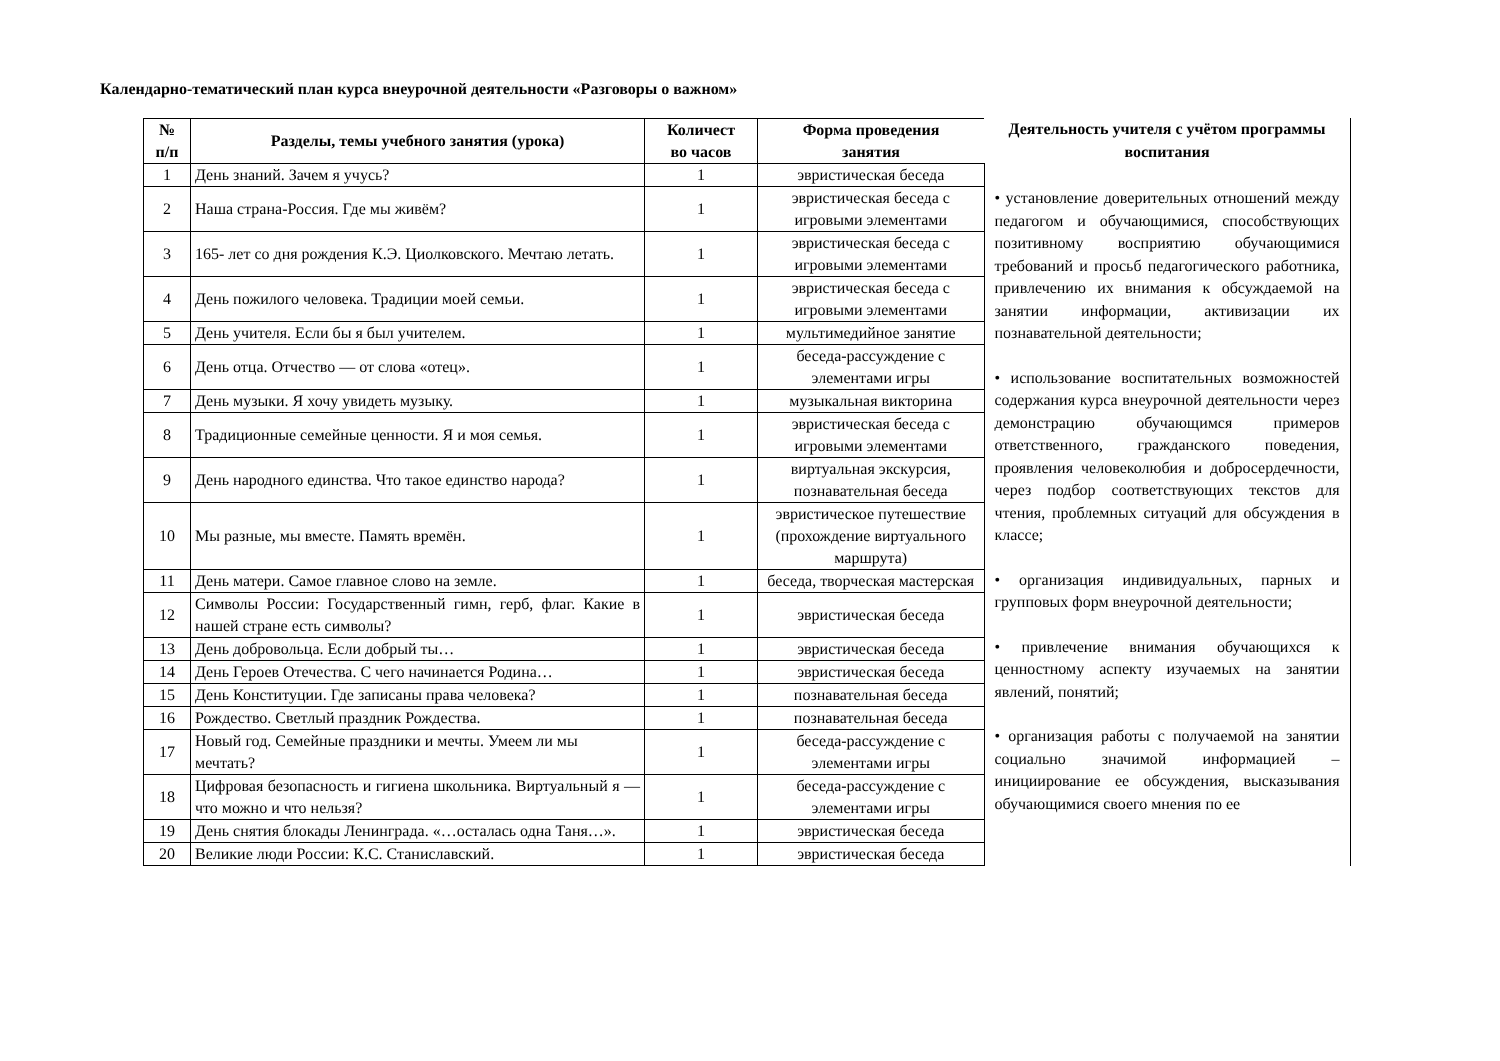Календарно-тематический план курса внеурочной деятельности «Разговоры о важном»
| № п/п | Разделы, темы учебного занятия (урока) | Количест во часов | Форма проведения занятия |
| --- | --- | --- | --- |
| 1 | День знаний. Зачем я учусь? | 1 | эвристическая беседа |
| 2 | Наша страна-Россия. Где мы живём? | 1 | эвристическая беседа с игровыми элементами |
| 3 | 165- лет со дня рождения К.Э. Циолковского. Мечтаю летать. | 1 | эвристическая беседа с игровыми элементами |
| 4 | День пожилого человека. Традиции моей семьи. | 1 | эвристическая беседа с игровыми элементами |
| 5 | День учителя. Если бы я был учителем. | 1 | мультимедийное занятие |
| 6 | День отца. Отчество — от слова «отец». | 1 | беседа-рассуждение с элементами игры |
| 7 | День музыки. Я хочу увидеть музыку. | 1 | музыкальная викторина |
| 8 | Традиционные семейные ценности. Я и моя семья. | 1 | эвристическая беседа с игровыми элементами |
| 9 | День народного единства. Что такое единство народа? | 1 | виртуальная экскурсия, познавательная беседа |
| 10 | Мы разные, мы вместе. Память времён. | 1 | эвристическое путешествие (прохождение виртуального маршрута) |
| 11 | День матери. Самое главное слово на земле. | 1 | беседа, творческая мастерская |
| 12 | Символы России: Государственный гимн, герб, флаг. Какие в нашей стране есть символы? | 1 | эвристическая беседа |
| 13 | День добровольца. Если добрый ты… | 1 | эвристическая беседа |
| 14 | День Героев Отечества. С чего начинается Родина… | 1 | эвристическая беседа |
| 15 | День Конституции. Где записаны права человека? | 1 | познавательная беседа |
| 16 | Рождество. Светлый праздник Рождества. | 1 | познавательная беседа |
| 17 | Новый год. Семейные праздники и мечты. Умеем ли мы мечтать? | 1 | беседа-рассуждение с элементами игры |
| 18 | Цифровая безопасность и гигиена школьника. Виртуальный я — что можно и что нельзя? | 1 | беседа-рассуждение с элементами игры |
| 19 | День снятия блокады Ленинграда. «…осталась одна Таня…». | 1 | эвристическая беседа |
| 20 | Великие люди России: К.С. Станиславский. | 1 | эвристическая беседа |
Деятельность учителя с учётом программы воспитания
• установление доверительных отношений между педагогом и обучающимися, способствующих позитивному восприятию обучающимися требований и просьб педагогического работника, привлечению их внимания к обсуждаемой на занятии информации, активизации их познавательной деятельности;
• использование воспитательных возможностей содержания курса внеурочной деятельности через демонстрацию обучающимся примеров ответственного, гражданского поведения, проявления человеколюбия и добросердечности, через подбор соответствующих текстов для чтения, проблемных ситуаций для обсуждения в классе;
• организация индивидуальных, парных и групповых форм внеурочной деятельности;
• привлечение внимания обучающихся к ценностному аспекту изучаемых на занятии явлений, понятий;
• организация работы с получаемой на занятии социально значимой информацией – инициирование ее обсуждения, высказывания обучающимися своего мнения по ее